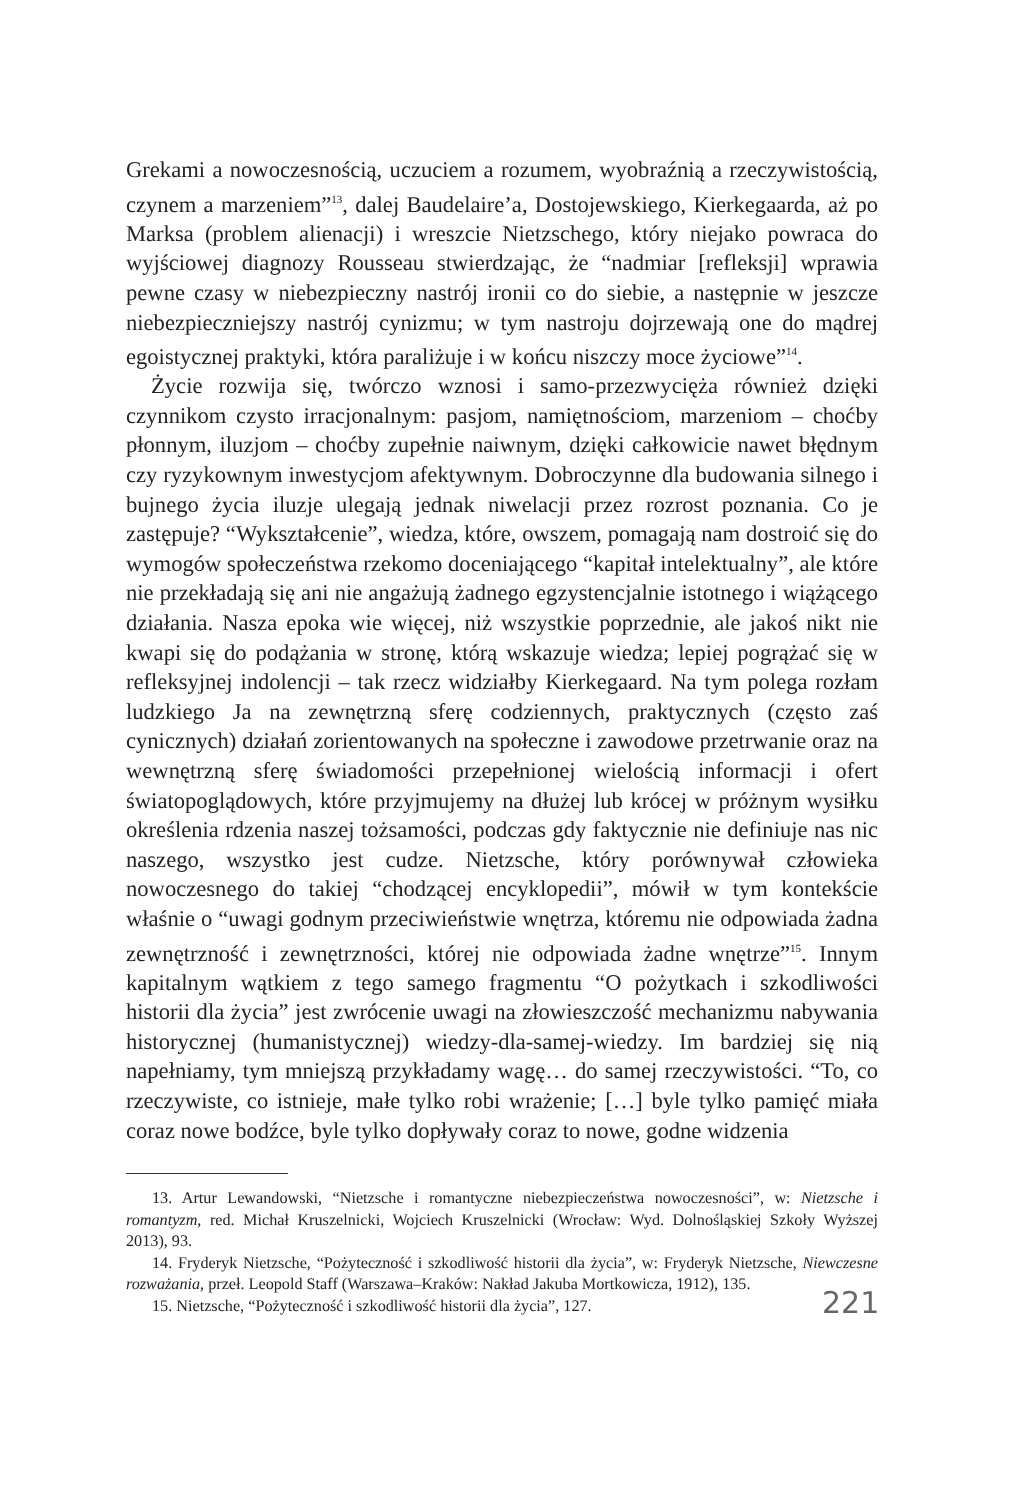Grekami a nowoczesnością, uczuciem a rozumem, wyobraźnią a rzeczywistością, czynem a marzeniem”<sup>13</sup>, dalej Baudelaire’a, Dostojewskiego, Kierkegaarda, aż po Marksa (problem alienacji) i wreszcie Nietzschego, który niejako powraca do wyjściowej diagnozy Rousseau stwierdzając, że “nadmiar [refleksji] wprawia pewne czasy w niebezpieczny nastrój ironii co do siebie, a następnie w jeszcze niebezpieczniejszy nastrój cynizmu; w tym nastroju dojrzewają one do mądrej egoistycznej praktyki, która paraliżuje i w końcu niszczy moce życiowe”<sup>14</sup>.
Życie rozwija się, twórczo wznosi i samo-przezwycięża również dzięki czynnikom czysto irracjonalnym: pasjom, namiętnościom, marzeniom – choćby płonnym, iluzjom – choćby zupełnie naiwnym, dzięki całkowicie nawet błędnym czy ryzykownym inwestycjom afektywnym. Dobroczynne dla budowania silnego i bujnego życia iluzje ulegają jednak niwelacji przez rozrost poznania. Co je zastępuje? “Wykształcenie”, wiedza, które, owszem, pomagają nam dostroić się do wymogów społeczeństwa rzekomo doceniającego “kapitał intelektualny”, ale które nie przekładają się ani nie angażują żadnego egzystencjalnie istotnego i wiążącego działania. Nasza epoka wie więcej, niż wszystkie poprzednie, ale jakoś nikt nie kwapi się do podążania w stronę, którą wskazuje wiedza; lepiej pogrążać się w refleksyjnej indolencji – tak rzecz widziałby Kierkegaard. Na tym polega rozłam ludzkiego Ja na zewnętrzną sferę codziennych, praktycznych (często zaś cynicznych) działań zorientowanych na społeczne i zawodowe przetrwanie oraz na wewnętrzną sferę świadomości przepełnionej wielością informacji i ofert światopoglądowych, które przyjmujemy na dłużej lub krócej w próżnym wysiłku określenia rdzenia naszej tożsamości, podczas gdy faktycznie nie definiuje nas nic naszego, wszystko jest cudze. Nietzsche, który porównywał człowieka nowoczesnego do takiej “chodzącej encyklopedii”, mówił w tym kontekście właśnie o “uwagi godnym przeciwieństwie wnętrza, któremu nie odpowiada żadna zewnętrzność i zewnętrzności, której nie odpowiada żadne wnętrze”<sup>15</sup>. Innym kapitalnym wątkiem z tego samego fragmentu “O pożytkach i szkodliwości historii dla życia” jest zwrócenie uwagi na złowieszczość mechanizmu nabywania historycznej (humanistycznej) wiedzy-dla-samej-wiedzy. Im bardziej się nią napełniamy, tym mniejszą przykładamy wagę… do samej rzeczywistości. “To, co rzeczywiste, co istnieje, małe tylko robi wrażenie; […] byle tylko pamięć miała coraz nowe bodźce, byle tylko dopływały coraz to nowe, godne widzenia
13. Artur Lewandowski, “Nietzsche i romantyczne niebezpieczeństwa nowoczesności”, w: Nietzsche i romantyzm, red. Michał Kruszelnicki, Wojciech Kruszelnicki (Wrocław: Wyd. Dolnośląskiej Szkoły Wyższej 2013), 93.
14. Fryderyk Nietzsche, “Pożyteczność i szkodliwość historii dla życia”, w: Fryderyk Nietzsche, Niewczesne rozważania, przeł. Leopold Staff (Warszawa–Kraków: Nakład Jakuba Mortkowicza, 1912), 135.
15. Nietzsche, “Pożyteczność i szkodliwość historii dla życia”, 127.
221